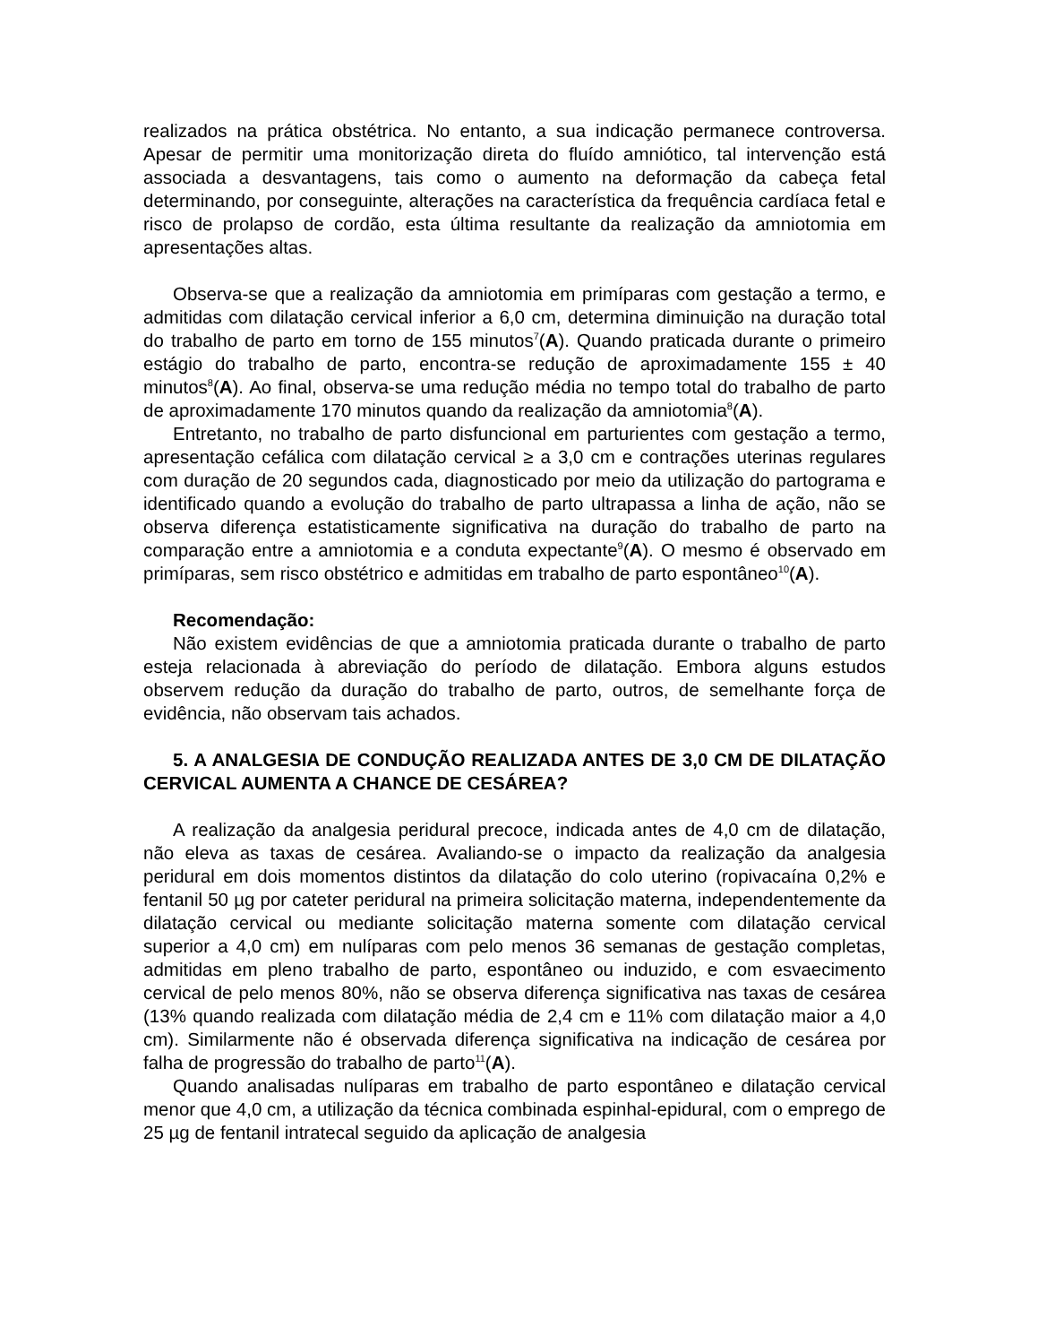realizados na prática obstétrica. No entanto, a sua indicação permanece controversa. Apesar de permitir uma monitorização direta do fluído amniótico, tal intervenção está associada a desvantagens, tais como o aumento na deformação da cabeça fetal determinando, por conseguinte, alterações na característica da frequência cardíaca fetal e risco de prolapso de cordão, esta última resultante da realização da amniotomia em apresentações altas.
Observa-se que a realização da amniotomia em primíparas com gestação a termo, e admitidas com dilatação cervical inferior a 6,0 cm, determina diminuição na duração total do trabalho de parto em torno de 155 minutos<sup>7</sup>(A). Quando praticada durante o primeiro estágio do trabalho de parto, encontra-se redução de aproximadamente 155 ± 40 minutos<sup>8</sup>(A). Ao final, observa-se uma redução média no tempo total do trabalho de parto de aproximadamente 170 minutos quando da realização da amniotomia<sup>8</sup>(A).
Entretanto, no trabalho de parto disfuncional em parturientes com gestação a termo, apresentação cefálica com dilatação cervical ≥ a 3,0 cm e contrações uterinas regulares com duração de 20 segundos cada, diagnosticado por meio da utilização do partograma e identificado quando a evolução do trabalho de parto ultrapassa a linha de ação, não se observa diferença estatisticamente significativa na duração do trabalho de parto na comparação entre a amniotomia e a conduta expectante<sup>9</sup>(A). O mesmo é observado em primíparas, sem risco obstétrico e admitidas em trabalho de parto espontâneo<sup>10</sup>(A).
Recomendação:
Não existem evidências de que a amniotomia praticada durante o trabalho de parto esteja relacionada à abreviação do período de dilatação. Embora alguns estudos observem redução da duração do trabalho de parto, outros, de semelhante força de evidência, não observam tais achados.
5. A ANALGESIA DE CONDUÇÃO REALIZADA ANTES DE 3,0 CM DE DILATAÇÃO CERVICAL AUMENTA A CHANCE DE CESÁREA?
A realização da analgesia peridural precoce, indicada antes de 4,0 cm de dilatação, não eleva as taxas de cesárea. Avaliando-se o impacto da realização da analgesia peridural em dois momentos distintos da dilatação do colo uterino (ropivacaína 0,2% e fentanil 50 µg por cateter peridural na primeira solicitação materna, independentemente da dilatação cervical ou mediante solicitação materna somente com dilatação cervical superior a 4,0 cm) em nulíparas com pelo menos 36 semanas de gestação completas, admitidas em pleno trabalho de parto, espontâneo ou induzido, e com esvaecimento cervical de pelo menos 80%, não se observa diferença significativa nas taxas de cesárea (13% quando realizada com dilatação média de 2,4 cm e 11% com dilatação maior a 4,0 cm). Similarmente não é observada diferença significativa na indicação de cesárea por falha de progressão do trabalho de parto<sup>11</sup>(A).
Quando analisadas nulíparas em trabalho de parto espontâneo e dilatação cervical menor que 4,0 cm, a utilização da técnica combinada espinhal-epidural, com o emprego de 25 µg de fentanil intratecal seguido da aplicação de analgesia